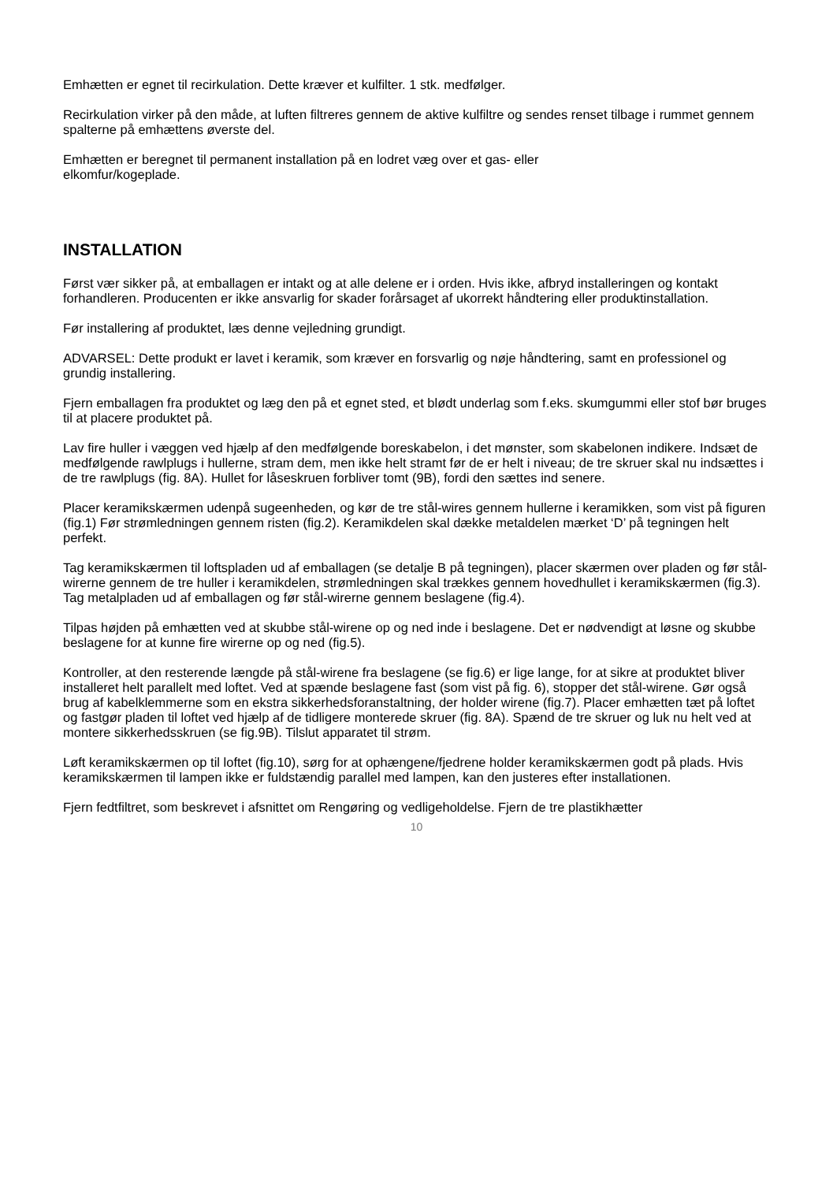Emhætten er egnet til recirkulation. Dette kræver et kulfilter. 1 stk. medfølger.
Recirkulation virker på den måde, at luften filtreres gennem de aktive kulfiltre og sendes renset tilbage i rummet gennem spalterne på emhættens øverste del.
Emhætten er beregnet til permanent installation på en lodret væg over et gas- eller
elkomfur/kogeplade.
INSTALLATION
Først vær sikker på, at emballagen er intakt og at alle delene er i orden. Hvis ikke, afbryd installeringen og kontakt forhandleren. Producenten er ikke ansvarlig for skader forårsaget af ukorrekt håndtering eller produktinstallation.
Før installering af produktet, læs denne vejledning grundigt.
ADVARSEL: Dette produkt er lavet i keramik, som kræver en forsvarlig og nøje håndtering, samt en professionel og grundig installering.
Fjern emballagen fra produktet og læg den på et egnet sted, et blødt underlag som f.eks. skumgummi eller stof bør bruges til at placere produktet på.
Lav fire huller i væggen ved hjælp af den medfølgende boreskabelon, i det mønster, som skabelonen indikere. Indsæt de medfølgende rawlplugs i hullerne, stram dem, men ikke helt stramt før de er helt i niveau; de tre skruer skal nu indsættes i de tre rawlplugs (fig. 8A). Hullet for låseskruen forbliver tomt (9B), fordi den sættes ind senere.
Placer keramikskærmen udenpå sugeenheden, og kør de tre stål-wires gennem hullerne i keramikken, som vist på figuren (fig.1) Før strømledningen gennem risten (fig.2). Keramikdelen skal dække metaldelen mærket ‘D’ på tegningen helt perfekt.
Tag keramikskærmen til loftspladen ud af emballagen (se detalje B på tegningen), placer skærmen over pladen og før stål-wirerne gennem de tre huller i keramikdelen, strømledningen skal trækkes gennem hovedhullet i keramikskærmen (fig.3). Tag metalpladen ud af emballagen og før stål-wirerne gennem beslagene (fig.4).
Tilpas højden på emhætten ved at skubbe stål-wirene op og ned inde i beslagene. Det er nødvendigt at løsne og skubbe beslagene for at kunne fire wirerne op og ned (fig.5).
Kontroller, at den resterende længde på stål-wirene fra beslagene (se fig.6) er lige lange, for at sikre at produktet bliver installeret helt parallelt med loftet. Ved at spænde beslagene fast (som vist på fig. 6), stopper det stål-wirene. Gør også brug af kabelklemmerne som en ekstra sikkerhedsforanstaltning, der holder wirene (fig.7). Placer emhætten tæt på loftet og fastgør pladen til loftet ved hjælp af de tidligere monterede skruer (fig. 8A). Spænd de tre skruer og luk nu helt ved at montere sikkerhedsskruen (se fig.9B). Tilslut apparatet til strøm.
Løft keramikskærmen op til loftet (fig.10), sørg for at ophængene/fjedrene holder keramikskærmen godt på plads. Hvis keramikskærmen til lampen ikke er fuldstændig parallel med lampen, kan den justeres efter installationen.
Fjern fedtfiltret, som beskrevet i afsnittet om Rengøring og vedligeholdelse. Fjern de tre plastikhætter
10